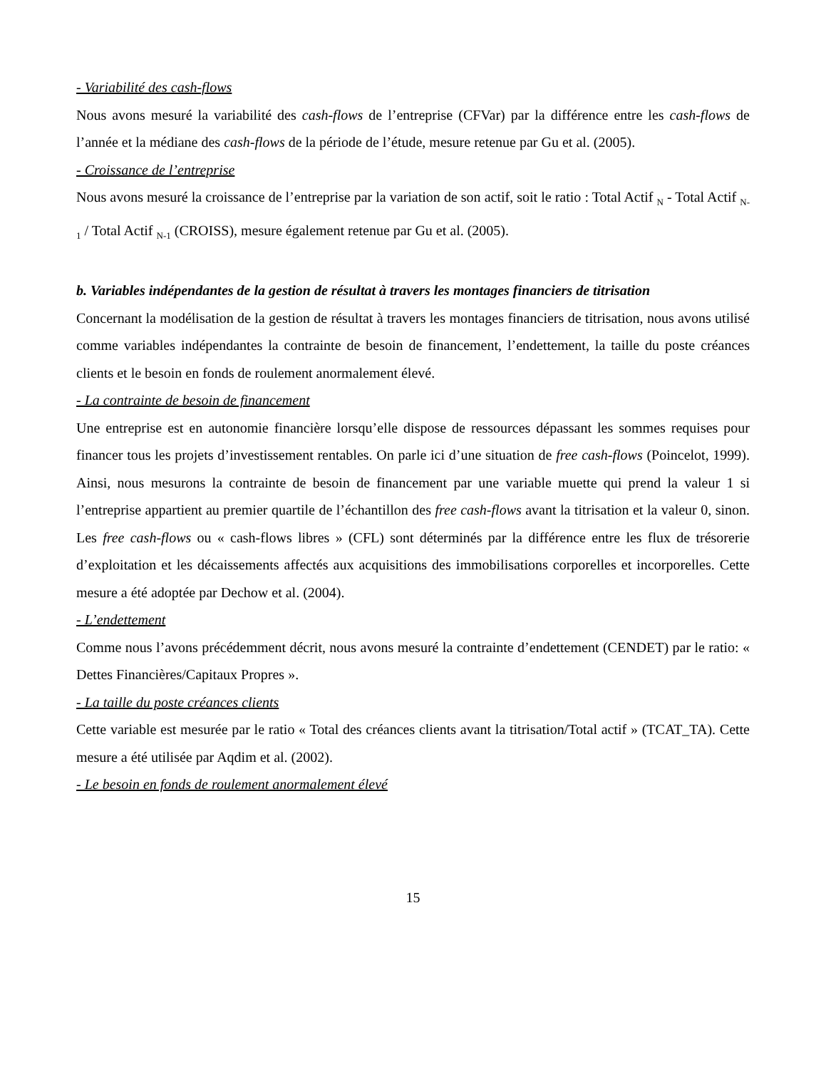- Variabilité des cash-flows
Nous avons mesuré la variabilité des cash-flows de l’entreprise (CFVar) par la différence entre les cash-flows de l’année et la médiane des cash-flows de la période de l’étude, mesure retenue par Gu et al. (2005).
- Croissance de l’entreprise
Nous avons mesuré la croissance de l’entreprise par la variation de son actif, soit le ratio : Total Actif <sub>N</sub> - Total Actif <sub>N-1</sub> / Total Actif <sub>N-1</sub> (CROISS), mesure également retenue par Gu et al. (2005).
b. Variables indépendantes de la gestion de résultat à travers les montages financiers de titrisation
Concernant la modélisation de la gestion de résultat à travers les montages financiers de titrisation, nous avons utilisé comme variables indépendantes la contrainte de besoin de financement, l’endettement, la taille du poste créances clients et le besoin en fonds de roulement anormalement élevé.
- La contrainte de besoin de financement
Une entreprise est en autonomie financière lorsqu’elle dispose de ressources dépassant les sommes requises pour financer tous les projets d’investissement rentables. On parle ici d’une situation de free cash-flows (Poincelot, 1999). Ainsi, nous mesurons la contrainte de besoin de financement par une variable muette qui prend la valeur 1 si l’entreprise appartient au premier quartile de l’échantillon des free cash-flows avant la titrisation et la valeur 0, sinon. Les free cash-flows ou « cash-flows libres » (CFL) sont déterminés par la différence entre les flux de trésorerie d’exploitation et les décaissements affectés aux acquisitions des immobilisations corporelles et incorporelles. Cette mesure a été adoptée par Dechow et al. (2004).
- L’endettement
Comme nous l’avons précédemment décrit, nous avons mesuré la contrainte d’endettement (CENDET) par le ratio: « Dettes Financières/Capitaux Propres ».
- La taille du poste créances clients
Cette variable est mesurée par le ratio « Total des créances clients avant la titrisation/Total actif » (TCAT_TA). Cette mesure a été utilisée par Aqdim et al. (2002).
- Le besoin en fonds de roulement anormalement élevé
15